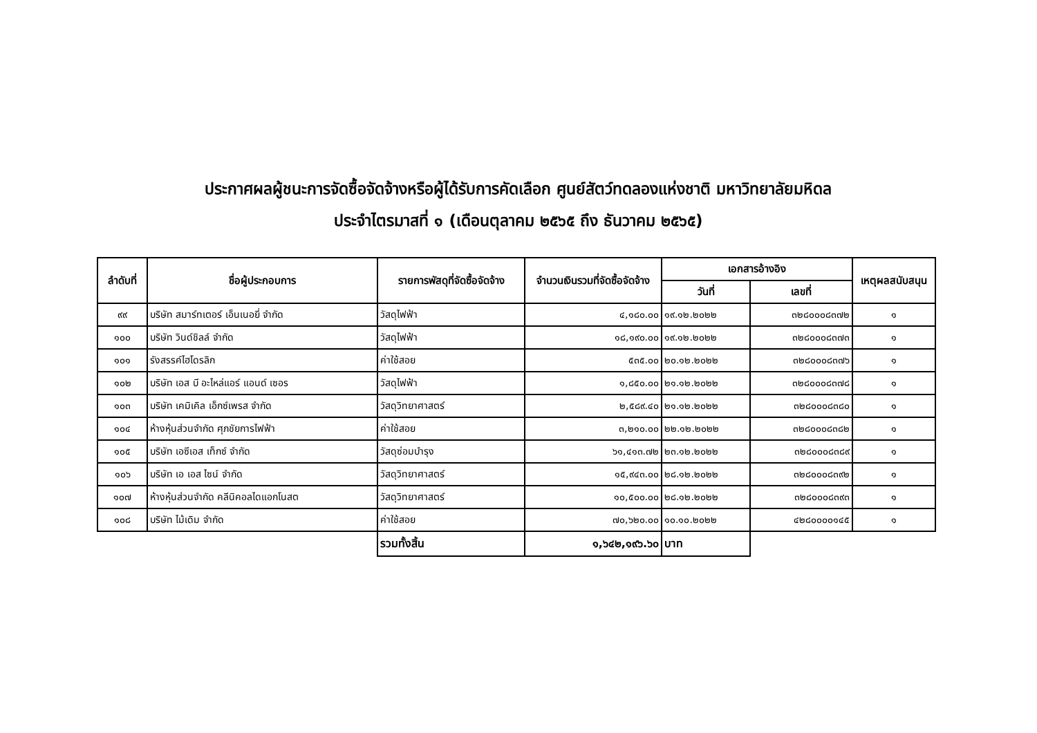ประกาศผลผู้ชนะการจัดซื้อจัดจ้างหรือผู้ได้รับการคัดเลือก ศูนย์สัตว์ทดลองแห่งชาติ มหาวิทยาลัยมหิดล
ประจำไตรมาสที่ ๑ (เดือนตุลาคม ๒๕๖๕ ถึง ธันวาคม ๒๕๖๕)
| ลำดับที่ | ชื่อผู้ประกอบการ | รายการพัสดุที่จัดซื้อจัดจ้าง | จำนวนเงินรวมที่จัดซื้อจัดจ้าง | เอกสารอ้างอิง | | เหตุผลสนับสนุน |
| --- | --- | --- | --- | --- | --- | --- |
| | | | | วันที่ | เลขที่ | |
| ๙๙ | บริษัท สมาร์ทเตอร์ เอ็นเนอยี่ จำกัด | วัสดุไฟฟ้า | ๔,๑๘๐.๐๐ | ๑๙.๑๒.๒๐๒๒ | ๓๒๘๐๐๐๘๓๗๒ | ๑ |
| ๑๐๐ | บริษัท วินด์ชิลล์ จำกัด | วัสดุไฟฟ้า | ๑๘,๑๙๐.๐๐ | ๑๙.๑๒.๒๐๒๒ | ๓๒๘๐๐๐๘๓๗๓ | ๑ |
| ๑๐๑ | รังสรรค์ไฮโดรลิก | ค่าใช้สอย | ๕๓๕.๐๐ | ๒๐.๑๒.๒๐๒๒ | ๓๒๘๐๐๐๘๓๗๖ | ๑ |
| ๑๐๒ | บริษัท เอส บี อะไหล่แอร์ แอนด์ เซอร | วัสดุไฟฟ้า | ๑,๘๕๐.๐๐ | ๒๑.๑๒.๒๐๒๒ | ๓๒๘๐๐๐๘๓๗๘ | ๑ |
| ๑๐๓ | บริษัท เคมิเคิล เอ็กซ์เพรส จำกัด | วัสดุวิทยาศาสตร์ | ๒,๕๘๙.๔๐ | ๒๑.๑๒.๒๐๒๒ | ๓๒๘๐๐๐๘๓๘๐ | ๑ |
| ๑๐๔ | ห้างหุ้นส่วนจำกัด ศุภชัยการไฟฟ้า | ค่าใช้สอย | ๓,๒๑๐.๐๐ | ๒๒.๑๒.๒๐๒๒ | ๓๒๘๐๐๐๘๓๘๒ | ๑ |
| ๑๐๕ | บริษัท เอซีเอส เท็กซ์ จำกัด | วัสดุซ่อมบำรุง | ๖๑,๔๑๓.๗๒ | ๒๓.๑๒.๒๐๒๒ | ๓๒๘๐๐๐๘๓๘๙ | ๑ |
| ๑๐๖ | บริษัท เอ เอส ไซน์ จำกัด | วัสดุวิทยาศาสตร์ | ๑๕,๙๔๓.๐๐ | ๒๘.๑๒.๒๐๒๒ | ๓๒๘๐๐๐๘๓๙๒ | ๑ |
| ๑๐๗ | ห้างหุ้นส่วนจำกัด คลีนิคอลไดแอกโนสต | วัสดุวิทยาศาสตร์ | ๑๐,๕๐๐.๐๐ | ๒๘.๑๒.๒๐๒๒ | ๓๒๘๐๐๐๘๓๙๓ | ๑ |
| ๑๐๘ | บริษัท ไม้เดิม จำกัด | ค่าใช้สอย | ๗๐,๖๒๐.๐๐ | ๑๐.๑๐.๒๐๒๒ | ๔๒๘๐๐๐๐๑๔๕ | ๑ |
| | | รวมทั้งสิ้น | ๑,๖๔๒,๑๙๖.๖๐ | บาท | | |